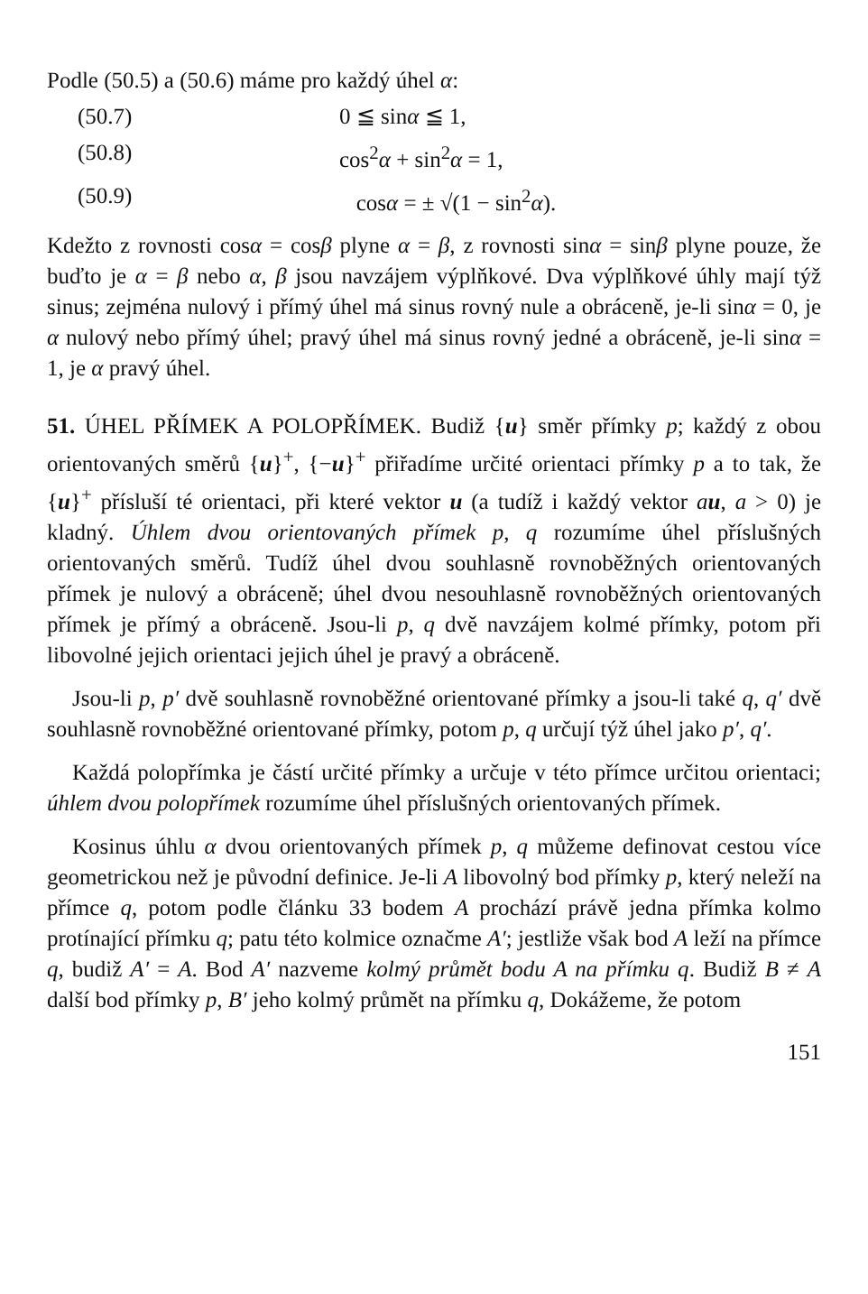Podle (50.5) a (50.6) máme pro každý úhel α:
(50.7) 0 ≦ sinα ≦ 1,
(50.8) cos<sup>2</sup>α + sin<sup>2</sup>α = 1,
(50.9) cosα = ± √(1 − sin<sup>2</sup>α).
Kdežto z rovnosti cosα = cosβ plyne α = β, z rovnosti sinα = sinβ plyne pouze, že buďto je α = β nebo α, β jsou navzájem výplňkové. Dva výplňkové úhly mají týž sinus; zejména nulový i přímý úhel má sinus rovný nule a obráceně, je-li sinα = 0, je α nulový nebo přímý úhel; pravý úhel má sinus rovný jedné a obráceně, je-li sinα = 1, je α pravý úhel.
51. ÚHEL PŘÍMEK A POLOPŘÍMEK. Budiž {u} směr přímky p; každý z obou orientovaných směrů {u}<sup>+</sup>, {−u}<sup>+</sup> přiřadíme určité orientaci přímky p a to tak, že {u}<sup>+</sup> přísluší té orientaci, při které vektor u (a tudíž i každý vektor au, a > 0) je kladný. Úhlem dvou orientovaných přímek p, q rozumíme úhel příslušných orientovaných směrů. Tudíž úhel dvou souhlasně rovnoběžných orientovaných přímek je nulový a obráceně; úhel dvou nesouhlasně rovnoběžných orientovaných přímek je přímý a obráceně. Jsou-li p, q dvě navzájem kolmé přímky, potom při libovolné jejich orientaci jejich úhel je pravý a obráceně.
Jsou-li p, p′ dvě souhlasně rovnoběžné orientované přímky a jsou-li také q, q′ dvě souhlasně rovnoběžné orientované přímky, potom p, q určují týž úhel jako p′, q′.
Každá polopřímka je částí určité přímky a určuje v této přímce určitou orientaci; úhlem dvou polopřímek rozumíme úhel příslušných orientovaných přímek.
Kosinus úhlu α dvou orientovaných přímek p, q můžeme definovat cestou více geometrickou než je původní definice. Je-li A libovolný bod přímky p, který neleží na přímce q, potom podle článku 33 bodem A prochází právě jedna přímka kolmo protínající přímku q; patu této kolmice označme A′; jestliže však bod A leží na přímce q, budiž A′ = A. Bod A′ nazveme kolmý průmět bodu A na přímku q. Budiž B ≠ A další bod přímky p, B′ jeho kolmý průmět na přímku q, Dokážeme, že potom
151